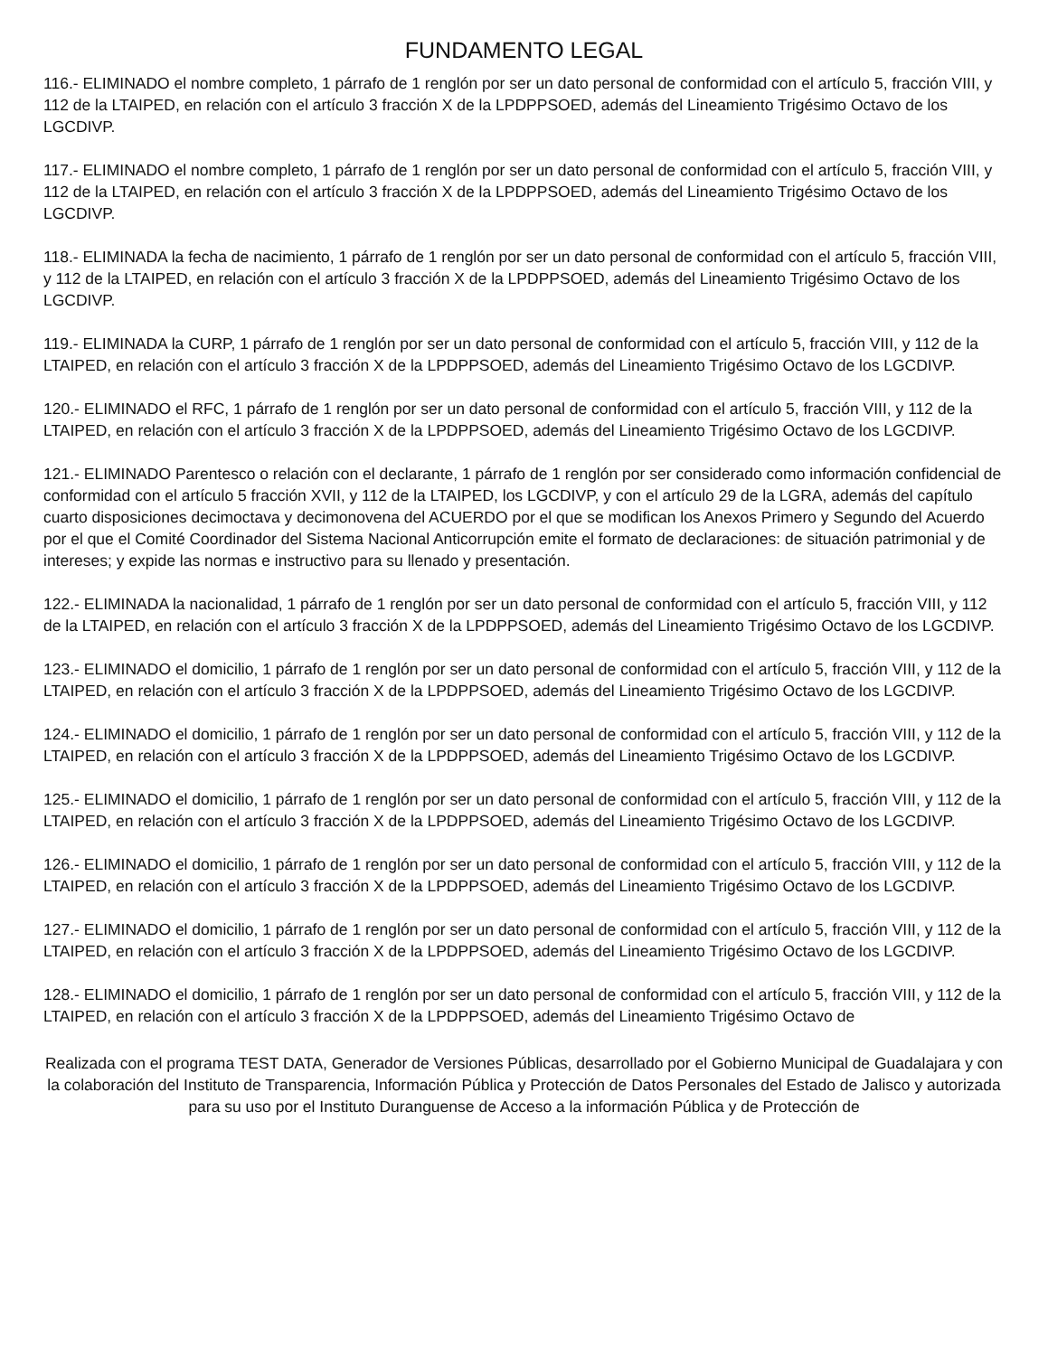FUNDAMENTO LEGAL
116.- ELIMINADO el nombre completo, 1 párrafo de 1 renglón por ser un dato personal de conformidad con el artículo 5, fracción VIII, y 112 de la LTAIPED, en relación con el artículo 3 fracción X de la LPDPPSOED, además del Lineamiento Trigésimo Octavo de los LGCDIVP.
117.- ELIMINADO el nombre completo, 1 párrafo de 1 renglón por ser un dato personal de conformidad con el artículo 5, fracción VIII, y 112 de la LTAIPED, en relación con el artículo 3 fracción X de la LPDPPSOED, además del Lineamiento Trigésimo Octavo de los LGCDIVP.
118.- ELIMINADA la fecha de nacimiento, 1 párrafo de 1 renglón por ser un dato personal de conformidad con el artículo 5, fracción VIII, y 112 de la LTAIPED, en relación con el artículo 3 fracción X de la LPDPPSOED, además del Lineamiento Trigésimo Octavo de los LGCDIVP.
119.- ELIMINADA la CURP, 1 párrafo de 1 renglón por ser un dato personal de conformidad con el artículo 5, fracción VIII, y 112 de la LTAIPED, en relación con el artículo 3 fracción X de la LPDPPSOED, además del Lineamiento Trigésimo Octavo de los LGCDIVP.
120.- ELIMINADO el RFC, 1 párrafo de 1 renglón por ser un dato personal de conformidad con el artículo 5, fracción VIII, y 112 de la LTAIPED, en relación con el artículo 3 fracción X de la LPDPPSOED, además del Lineamiento Trigésimo Octavo de los LGCDIVP.
121.- ELIMINADO Parentesco o relación con el declarante, 1 párrafo de 1 renglón por ser considerado como información confidencial de conformidad con el artículo 5 fracción XVII, y 112 de la LTAIPED, los LGCDIVP, y con el artículo 29 de la LGRA, además del capítulo cuarto disposiciones decimoctava y decimonovena del ACUERDO por el que se modifican los Anexos Primero y Segundo del Acuerdo por el que el Comité Coordinador del Sistema Nacional Anticorrupción emite el formato de declaraciones: de situación patrimonial y de intereses; y expide las normas e instructivo para su llenado y presentación.
122.- ELIMINADA la nacionalidad, 1 párrafo de 1 renglón por ser un dato personal de conformidad con el artículo 5, fracción VIII, y 112 de la LTAIPED, en relación con el artículo 3 fracción X de la LPDPPSOED, además del Lineamiento Trigésimo Octavo de los LGCDIVP.
123.- ELIMINADO el domicilio, 1 párrafo de 1 renglón por ser un dato personal de conformidad con el artículo 5, fracción VIII, y 112 de la LTAIPED, en relación con el artículo 3 fracción X de la LPDPPSOED, además del Lineamiento Trigésimo Octavo de los LGCDIVP.
124.- ELIMINADO el domicilio, 1 párrafo de 1 renglón por ser un dato personal de conformidad con el artículo 5, fracción VIII, y 112 de la LTAIPED, en relación con el artículo 3 fracción X de la LPDPPSOED, además del Lineamiento Trigésimo Octavo de los LGCDIVP.
125.- ELIMINADO el domicilio, 1 párrafo de 1 renglón por ser un dato personal de conformidad con el artículo 5, fracción VIII, y 112 de la LTAIPED, en relación con el artículo 3 fracción X de la LPDPPSOED, además del Lineamiento Trigésimo Octavo de los LGCDIVP.
126.- ELIMINADO el domicilio, 1 párrafo de 1 renglón por ser un dato personal de conformidad con el artículo 5, fracción VIII, y 112 de la LTAIPED, en relación con el artículo 3 fracción X de la LPDPPSOED, además del Lineamiento Trigésimo Octavo de los LGCDIVP.
127.- ELIMINADO el domicilio, 1 párrafo de 1 renglón por ser un dato personal de conformidad con el artículo 5, fracción VIII, y 112 de la LTAIPED, en relación con el artículo 3 fracción X de la LPDPPSOED, además del Lineamiento Trigésimo Octavo de los LGCDIVP.
128.- ELIMINADO el domicilio, 1 párrafo de 1 renglón por ser un dato personal de conformidad con el artículo 5, fracción VIII, y 112 de la LTAIPED, en relación con el artículo 3 fracción X de la LPDPPSOED, además del Lineamiento Trigésimo Octavo de
Realizada con el programa TEST DATA, Generador de Versiones Públicas, desarrollado por el Gobierno Municipal de Guadalajara y con la colaboración del Instituto de Transparencia, Información Pública y Protección de Datos Personales del Estado de Jalisco y autorizada para su uso por el Instituto Duranguense de Acceso a la información Pública y de Protección de